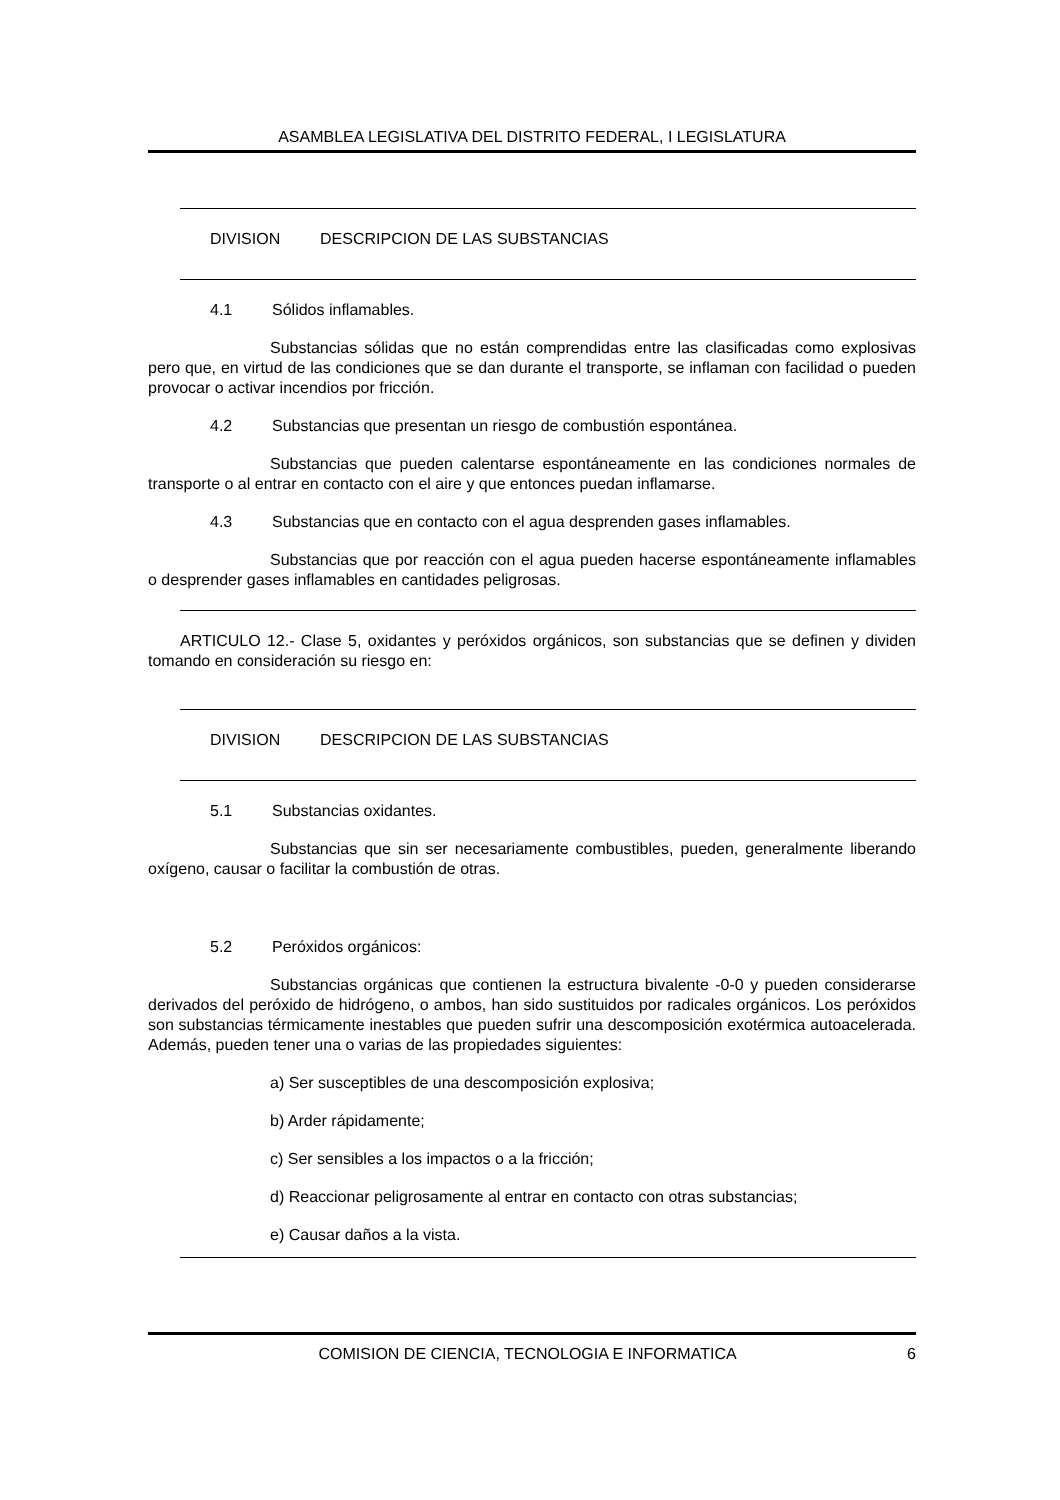ASAMBLEA LEGISLATIVA DEL DISTRITO FEDERAL, I LEGISLATURA
DIVISION DESCRIPCION DE LAS SUBSTANCIAS
4.1 Sólidos inflamables.
Substancias sólidas que no están comprendidas entre las clasificadas como explosivas pero que, en virtud de las condiciones que se dan durante el transporte, se inflaman con facilidad o pueden provocar o activar incendios por fricción.
4.2 Substancias que presentan un riesgo de combustión espontánea.
Substancias que pueden calentarse espontáneamente en las condiciones normales de transporte o al entrar en contacto con el aire y que entonces puedan inflamarse.
4.3 Substancias que en contacto con el agua desprenden gases inflamables.
Substancias que por reacción con el agua pueden hacerse espontáneamente inflamables o desprender gases inflamables en cantidades peligrosas.
ARTICULO 12.- Clase 5, oxidantes y peróxidos orgánicos, son substancias que se definen y dividen tomando en consideración su riesgo en:
DIVISION DESCRIPCION DE LAS SUBSTANCIAS
5.1 Substancias oxidantes.
Substancias que sin ser necesariamente combustibles, pueden, generalmente liberando oxígeno, causar o facilitar la combustión de otras.
5.2 Peróxidos orgánicos:
Substancias orgánicas que contienen la estructura bivalente -0-0 y pueden considerarse derivados del peróxido de hidrógeno, o ambos, han sido sustituidos por radicales orgánicos. Los peróxidos son substancias térmicamente inestables que pueden sufrir una descomposición exotérmica autoacelerada. Además, pueden tener una o varias de las propiedades siguientes:
a) Ser susceptibles de una descomposición explosiva;
b) Arder rápidamente;
c) Ser sensibles a los impactos o a la fricción;
d) Reaccionar peligrosamente al entrar en contacto con otras substancias;
e) Causar daños a la vista.
COMISION DE CIENCIA, TECNOLOGIA E INFORMATICA 6